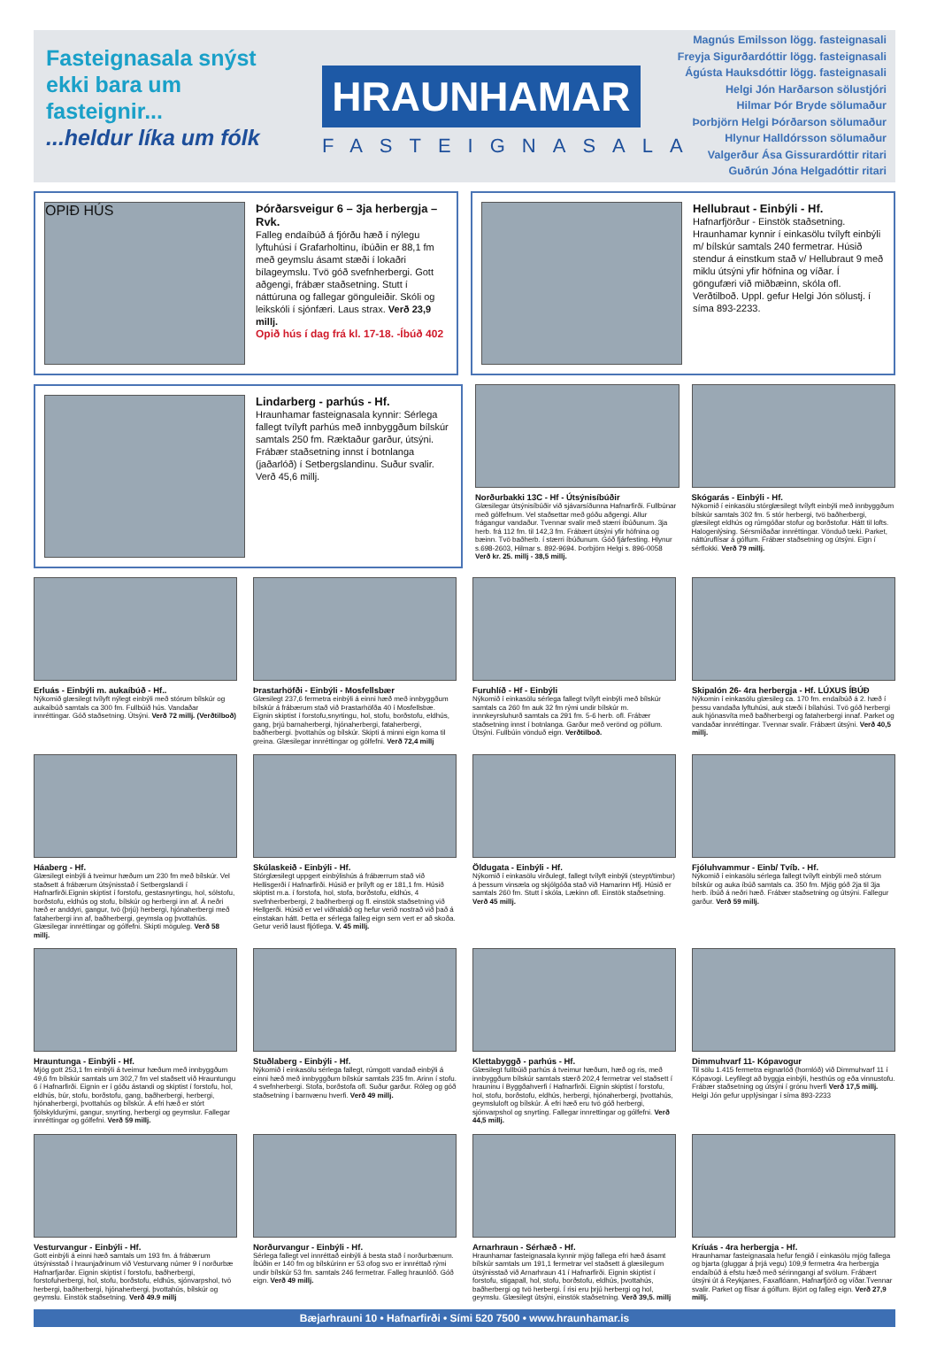Fasteignasala snýst ekki bara um fasteignir...
...heldur líka um fólk
HRAUNHAMAR
FASTEIGNASALA
Magnús Emilsson lögg. fasteignasali
Freyja Sigurðardóttir lögg. fasteignasali
Ágústa Hauksdóttir lögg. fasteignasali
Helgi Jón Harðarson sölustjóri
Hilmar Þór Bryde sölumaður
Þorbjörn Helgi Þórðarson sölumaður
Hlynur Halldórsson sölumaður
Valgerður Ása Gissurardóttir ritari
Guðrún Jóna Helgadóttir ritari
OPIÐ HÚS
Þórðarsveigur 6 – 3ja herbergja – Rvk.
Falleg endaíbúð á fjórðu hæð í nýlegu lyftuhúsi í Grafarholtinu, íbúðin er 88,1 fm með geymslu ásamt stæði í lokaðri bílageymslu. Tvö góð svefnherbergi. Gott aðgengi, frábær staðsetning. Stutt í náttúruna og fallegar gönguleiðir. Skóli og leikskóli í sjónfæri. Laus strax. Verð 23,9 millj.
Opið hús í dag frá kl. 17-18. -Íbúð 402
Hellubraut - Einbýli - Hf.
Hafnarfjörður - Einstök staðsetning. Hraunhamar kynnir í einkasölu tvílyft einbýli m/ bílskúr samtals 240 fermetrar. Húsið stendur á einstkum stað v/ Hellubraut 9 með miklu útsýni yfir höfnina og víðar. Í göngufæri við miðbæinn, skóla ofl. Verðtilboð. Uppl. gefur Helgi Jón sölustj. í síma 893-2233.
Lindarberg - parhús - Hf.
Hraunhamar fasteignasala kynnir: Sérlega fallegt tvílyft parhús með innbyggðum bílskúr samtals 250 fm. Ræktaður garður, útsýni. Frábær staðsetning innst í botnlanga (jaðarlóð) í Setbergslandinu. Suður svalir. Verð 45,6 millj.
Norðurbakki 13C - Hf - Útsýnisíbúðir
Glæsilegar útsýnisíbúðir við sjávarsíðunna Hafnarfirði. Fullbúnar með gólfefnum. Vel staðsettar með góðu aðgengi. Allur frágangur vandaður. Tvennar svalir með stærri íbúðunum. 3ja herb. frá 112 fm. til 142,3 fm. Frábært útsýni yfir höfnina og bæinn. Tvö baðherb. í stærri íbúðunum. Góð fjárfesting. Hlynur s.698-2603, Hilmar s. 892-9694. Þorbjörn Helgi s. 896-0058 Verð kr. 25. millj - 38,5 millj.
Skógarás - Einbýli - Hf.
Nýkomið í einkasölu stórglæsilegt tvílyft einbýli með innbyggðum bílskúr samtals 302 fm. 5 stór herbergi, tvö baðherbergi, glæsilegt eldhús og rúmgóðar stofur og borðstofur. Hátt til lofts. Halogenlýsing. Sérsmíðaðar innréttingar. Vönduð tæki. Parket, náttúruflísar á gólfum. Frábær staðsetning og útsýni. Eign í sérflokki. Verð 79 millj.
Erluás - Einbýli m. aukaíbúð - Hf..
Nýkomið glæsilegt tvílyft nýlegt einbýli með stórum bílskúr og aukaíbúð samtals ca 300 fm. Fullbúið hús. Vandaðar innréttingar. Góð staðsetning. Útsýni. Verð 72 millj. (Verðtilboð)
Þrastarhöfði - Einbýli - Mosfellsbær
Glæsilegt 237,6 fermetra einbýli á einni hæð með innbyggðum bílskúr á frábærum stað við Þrastarhöfða 40 í Mosfellsbæ. Eignin skiptist í forstofu,snyrtingu, hol, stofu, borðstofu, eldhús, gang, þrjú barnaherbergi, hjónaherbergi, fataherbergi, baðherbergi. þvottahús og bílskúr. Skipti á minni eign koma til greina. Glæsilegar innréttingar og gólfefni. Verð 72,4 millj
Furuhlíð - Hf - Einbýli
Nýkomið í einkasölu sérlega fallegt tvílyft einbýli með bílskúr samtals ca 260 fm auk 32 fm rými undir bílskúr m. innnkeyrsluhurð samtals ca 291 fm. 5-6 herb. ofl. Frábær staðsetning innst í botnlanga. Garður með verönd og pöllum. Útsýni. Fullbúin vönduð eign. Verðtilboð.
Skipalón 26- 4ra herbergja - Hf. LÚXUS ÍBÚÐ
Nýkomin í einkasölu glæsileg ca. 170 fm. endaíbúð á 2. hæð í þessu vandaða lyftuhúsi, auk stæði í bílahúsi. Tvö góð herbergi auk hjónasvíta með baðherbergi og fataherbergi innaf. Parket og vandaðar innréttingar. Tvennar svalir. Frábært útsýni. Verð 40,5 millj.
Háaberg - Hf.
Glæsilegt einbýli á tveimur hæðum um 230 fm með bílskúr. Vel staðsett á frábærum útsýnisstað í Setbergslandi í Hafnarfirði.Eignin skiptist í forstofu, gestasnyrtingu, hol, sólstofu, borðstofu, eldhús og stofu, bílskúr og herbergi inn af. Á neðri hæð er anddyri, gangur, tvö (þrjú) herbergi, hjónaherbergi með fataherbergi inn af, baðherbergi, geymsla og þvottahús. Glæsilegar innréttingar og gólfefni. Skipti möguleg. Verð 58 millj.
Skúlaskeið - Einbýli - Hf.
Stórglæsilegt uppgert einbýlishús á frábærrum stað við Hellisgerði í Hafnarfirði. Húsið er þrílyft og er 181,1 fm. Húsið skiptist m.a. í forstofa, hol, stofa, borðstofu, eldhús, 4 svefnherberbergi, 2 baðherbergi og fl. einstök staðsetning við Hellgerði. Húsið er vel viðhaldið og hefur verið nostrað við það á einstakan hátt. Þetta er sérlega falleg eign sem vert er að skoða. Getur verið laust fljótlega. V. 45 millj.
Öldugata - Einbýli - Hf.
Nýkomið í einkasölu virðulegt, fallegt tvílyft einbýli (steypt/timbur) á þessum vinsæla og skjólgóða stað við Hamarinn Hfj. Húsið er samtals 260 fm. Stutt í skóla, Lækinn ofl. Einstök staðsetning. Verð 45 millj.
Fjóluhvammur - Einb/ Tvíb. - Hf.
Nýkomið í einkasölu sérlega fallegt tvílyft einbýli með stórum bílskúr og auka íbúð samtals ca. 350 fm. Mjög góð 2ja til 3ja herb. íbúð á neðri hæð. Frábær staðsetning og útsýni. Fallegur garður. Verð 59 millj.
Hrauntunga - Einbýli - Hf.
Mjög gott 253,1 fm einbýli á tveimur hæðum með innbyggðum 49,6 fm bílskúr samtals um 302,7 fm vel staðsett við Hrauntungu 6 í Hafnarfirði. Eignin er í góðu ástandi og skiptist í forstofu, hol, eldhús, búr, stofu, borðstofu, gang, baðherbergi, herbergi, hjónaherbergi, þvottahús og bílskúr. Á efri hæð er stórt fjölskyldurými, gangur, snyrting, herbergi og geymslur. Fallegar innréttingar og gólfefni. Verð 59 millj.
Stuðlaberg - Einbýli - Hf.
Nýkomið í einkasölu sérlega fallegt, rúmgott vandað einbýli á einni hæð með innbyggðum bílskúr samtals 235 fm. Arinn í stofu. 4 svefnherbergi. Stofa, borðstofa ofl. Suður garður. Róleg og góð staðsetning í barnvænu hverfi. Verð 49 millj.
Klettabyggð - parhús - Hf.
Glæsilegt fullbúið parhús á tveimur hæðum, hæð og ris, með innbyggðum bílskúr samtals stærð 202,4 fermetrar vel staðsett í hrauninu í Byggðahverfi í Hafnarfirði. Eignin skiptist í forstofu, hol, stofu, borðstofu, eldhús, herbergi, hjónaherbergi, þvottahús, geymsluloft og bílskúr. Á efri hæð eru tvö góð herbergi, sjónvarpshol og snyrting. Fallegar innrettingar og gólfefni. Verð 44,5 millj.
Dimmuhvarf 11- Kópavogur
Til sölu 1.415 fermetra eignarlóð (hornlóð) við Dimmuhvarf 11 í Kópavogi. Leyfilegt að byggja einbýli, hesthús og eða vinnustofu. Frábær staðsetning og útsýni í grónu hverfi Verð 17,5 millj. Helgi Jón gefur upplýsingar í síma 893-2233
Vesturvangur - Einbýli - Hf.
Gott einbýli á einni hæð samtals um 193 fm. á frábærum útsýnisstað í hraunjaðrinum við Vesturvang númer 9 í norðurbæ Hafnarfjarðar. Eignin skiptist í forstofu, baðherbergi, forstofuherbergi, hol, stofu, borðstofu, eldhús, sjónvarpshol, tvö herbergi, baðherbergi, hjónaherbergi, þvottahús, bílskúr og geymslu. Einstök staðsetning. Verð 49.9 millj
Norðurvangur - Einbýli - Hf.
Sérlega fallegt vel innréttað einbýli á besta stað í norðurbænum. Íbúðin er 140 fm og bílskúrinn er 53 ofog svo er innréttað rými undir bílskúr 53 fm. samtals 246 fermetrar. Falleg hraunlóð. Góð eign. Verð 49 millj.
Arnarhraun - Sérhæð - Hf.
Hraunhamar fasteignasala kynnir mjög fallega efri hæð ásamt bílskúr samtals um 191,1 fermetrar vel staðsett á glæsilegum útsýnisstað við Arnarhraun 41 í Hafnarfirði. Eignin skiptist í forstofu, stigapall, hol, stofu, borðstofu, eldhús, þvottahús, baðherbergi og tvö herbergi. Í risi eru þrjú herbergi og hol, geymslu. Glæsilegt útsýni, einstök staðsetning. Verð 39,5. millj
Kríuás - 4ra herbergja - Hf.
Hraunhamar fasteignasala hefur fengið í einkasölu mjög fallega og bjarta (gluggar á þrjá vegu) 109,9 fermetra 4ra herbergja endaíbúð á efstu hæð með sérinngangi af svölum. Frábært útsýni út á Reykjanes, Faxaflóann, Hafnarfjörð og víðar.Tvennar svalir. Parket og flísar á gólfum. Björt og falleg eign. Verð 27,9 millj.
Bæjarhrauni 10 • Hafnarfirði • Sími 520 7500 • www.hraunhamar.is